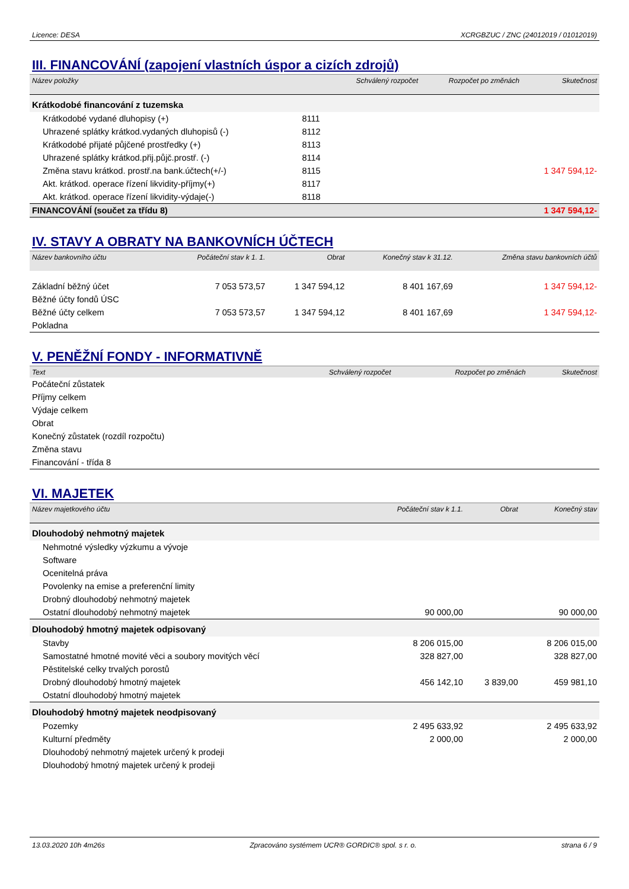Licence: DESA XCRGBZUC / ZNC (24012019 / 01012019)
III. FINANCOVÁNÍ (zapojení vlastních úspor a cizích zdrojů)
| Název položky | | Schválený rozpočet | Rozpočet po změnách | Skutečnost |
| --- | --- | --- | --- | --- |
| Krátkodobé financování z tuzemska | | | | |
| Krátkodobé vydané dluhopisy (+) | 8111 | | | |
| Uhrazené splátky krátkod.vydaných dluhopisů (-) | 8112 | | | |
| Krátkodobé přijaté půjčené prostředky (+) | 8113 | | | |
| Uhrazené splátky krátkod.přij.půjč.prostř. (-) | 8114 | | | |
| Změna stavu krátkod. prostř.na bank.účtech(+/-) | 8115 | | | 1 347 594,12- |
| Akt. krátkod. operace řízení likvidity-příjmy(+) | 8117 | | | |
| Akt. krátkod. operace řízení likvidity-výdaje(-) | 8118 | | | |
| FINANCOVÁNÍ (součet za třídu 8) | | | | 1 347 594,12- |
IV. STAVY A OBRATY NA BANKOVNÍCH ÚČTECH
| Název bankovního účtu | Počáteční stav k 1. 1. | Obrat | Konečný stav k 31.12. | Změna stavu bankovních účtů |
| --- | --- | --- | --- | --- |
| Základní běžný účet | 7 053 573,57 | 1 347 594,12 | 8 401 167,69 | 1 347 594,12- |
| Běžné účty fondů ÚSC | | | | |
| Běžné účty celkem | 7 053 573,57 | 1 347 594,12 | 8 401 167,69 | 1 347 594,12- |
| Pokladna | | | | |
V. PENĚŽNÍ FONDY - INFORMATIVNĚ
| Text | Schválený rozpočet | Rozpočet po změnách | Skutečnost |
| --- | --- | --- | --- |
| Počáteční zůstatek | | | |
| Příjmy celkem | | | |
| Výdaje celkem | | | |
| Obrat | | | |
| Konečný zůstatek (rozdíl rozpočtu) | | | |
| Změna stavu | | | |
| Financování - třída 8 | | | |
VI. MAJETEK
| Název majetkového účtu | Počáteční stav k 1.1. | Obrat | Konečný stav |
| --- | --- | --- | --- |
| Dlouhodobý nehmotný majetek | | | |
| Nehmotné výsledky výzkumu a vývoje | | | |
| Software | | | |
| Ocenitelná práva | | | |
| Povolenky na emise a preferenční limity | | | |
| Drobný dlouhodobý nehmotný majetek | | | |
| Ostatní dlouhodobý nehmotný majetek | 90 000,00 | | 90 000,00 |
| Dlouhodobý hmotný majetek odpisovaný | | | |
| Stavby | 8 206 015,00 | | 8 206 015,00 |
| Samostatné hmotné movité věci a soubory movitých věcí | 328 827,00 | | 328 827,00 |
| Pěstitelské celky trvalých porostů | | | |
| Drobný dlouhodobý hmotný majetek | 456 142,10 | 3 839,00 | 459 981,10 |
| Ostatní dlouhodobý hmotný majetek | | | |
| Dlouhodobý hmotný majetek neodpisovaný | | | |
| Pozemky | 2 495 633,92 | | 2 495 633,92 |
| Kulturní předměty | 2 000,00 | | 2 000,00 |
| Dlouhodobý nehmotný majetek určený k prodeji | | | |
| Dlouhodobý hmotný majetek určený k prodeji | | | |
13.03.2020 10h 4m26s Zpracováno systémem UCR® GORDIC® spol. s r. o. strana 6 / 9